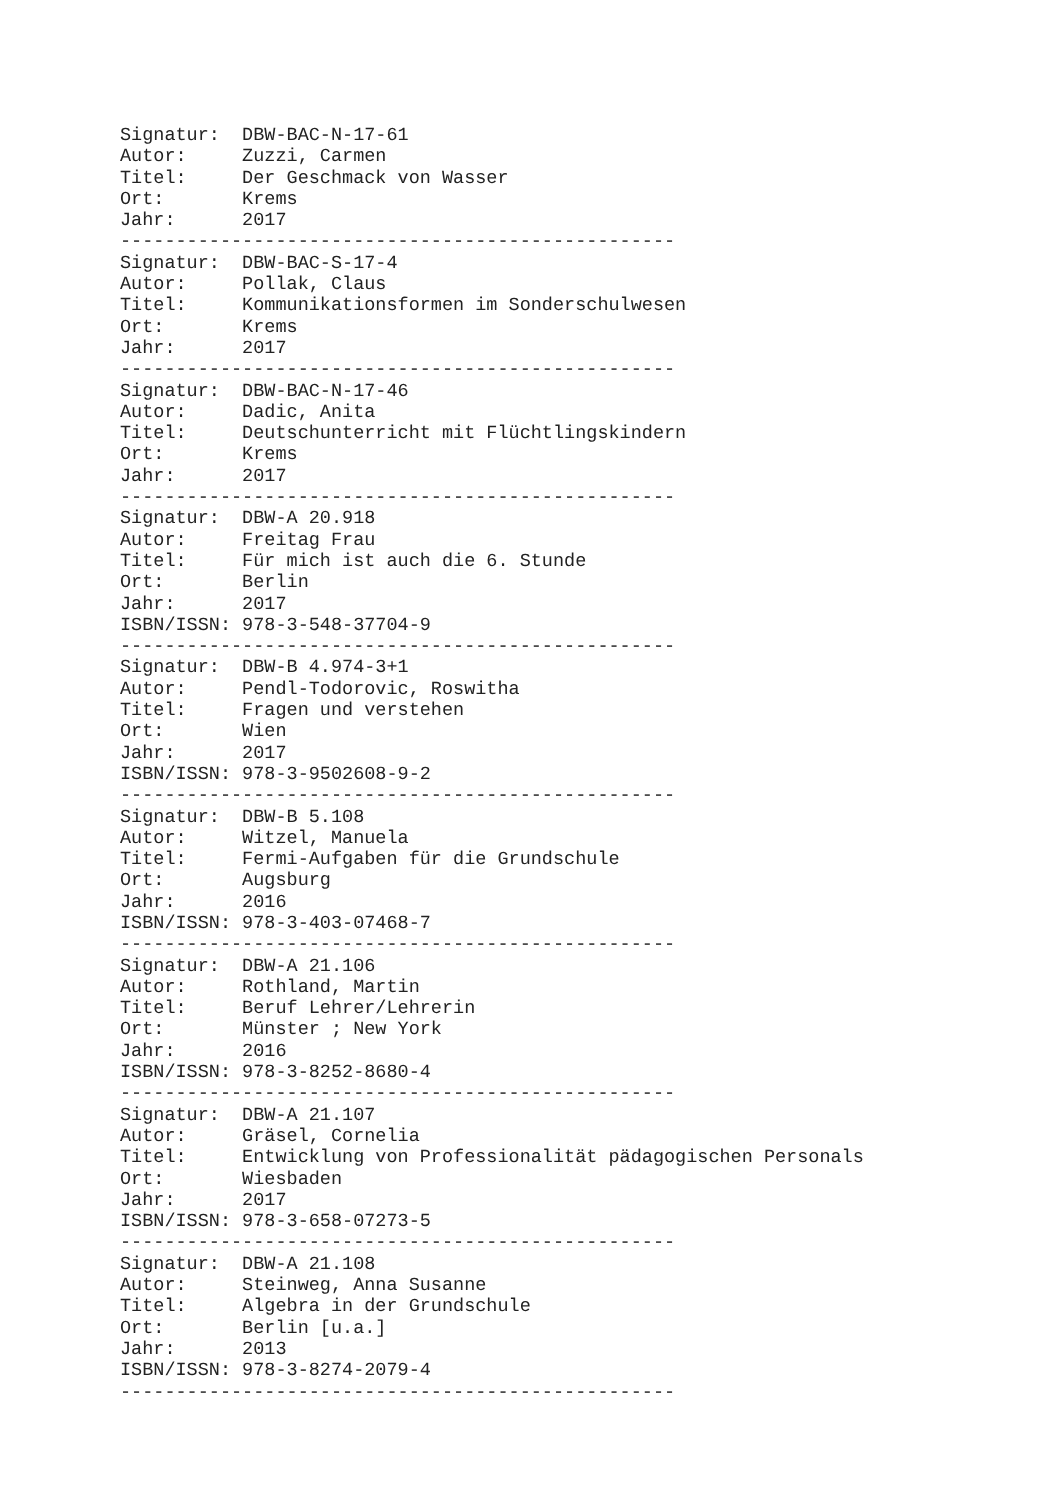Signatur:  DBW-BAC-N-17-61
Autor:     Zuzzi, Carmen
Titel:     Der Geschmack von Wasser
Ort:       Krems
Jahr:      2017
--------------------------------------------------
Signatur:  DBW-BAC-S-17-4
Autor:     Pollak, Claus
Titel:     Kommunikationsformen im Sonderschulwesen
Ort:       Krems
Jahr:      2017
--------------------------------------------------
Signatur:  DBW-BAC-N-17-46
Autor:     Dadic, Anita
Titel:     Deutschunterricht mit Flüchtlingskindern
Ort:       Krems
Jahr:      2017
--------------------------------------------------
Signatur:  DBW-A 20.918
Autor:     Freitag Frau
Titel:     Für mich ist auch die 6. Stunde
Ort:       Berlin
Jahr:      2017
ISBN/ISSN: 978-3-548-37704-9
--------------------------------------------------
Signatur:  DBW-B 4.974-3+1
Autor:     Pendl-Todorovic, Roswitha
Titel:     Fragen und verstehen
Ort:       Wien
Jahr:      2017
ISBN/ISSN: 978-3-9502608-9-2
--------------------------------------------------
Signatur:  DBW-B 5.108
Autor:     Witzel, Manuela
Titel:     Fermi-Aufgaben für die Grundschule
Ort:       Augsburg
Jahr:      2016
ISBN/ISSN: 978-3-403-07468-7
--------------------------------------------------
Signatur:  DBW-A 21.106
Autor:     Rothland, Martin
Titel:     Beruf Lehrer/Lehrerin
Ort:       Münster ; New York
Jahr:      2016
ISBN/ISSN: 978-3-8252-8680-4
--------------------------------------------------
Signatur:  DBW-A 21.107
Autor:     Gräsel, Cornelia
Titel:     Entwicklung von Professionalität pädagogischen Personals
Ort:       Wiesbaden
Jahr:      2017
ISBN/ISSN: 978-3-658-07273-5
--------------------------------------------------
Signatur:  DBW-A 21.108
Autor:     Steinweg, Anna Susanne
Titel:     Algebra in der Grundschule
Ort:       Berlin [u.a.]
Jahr:      2013
ISBN/ISSN: 978-3-8274-2079-4
--------------------------------------------------